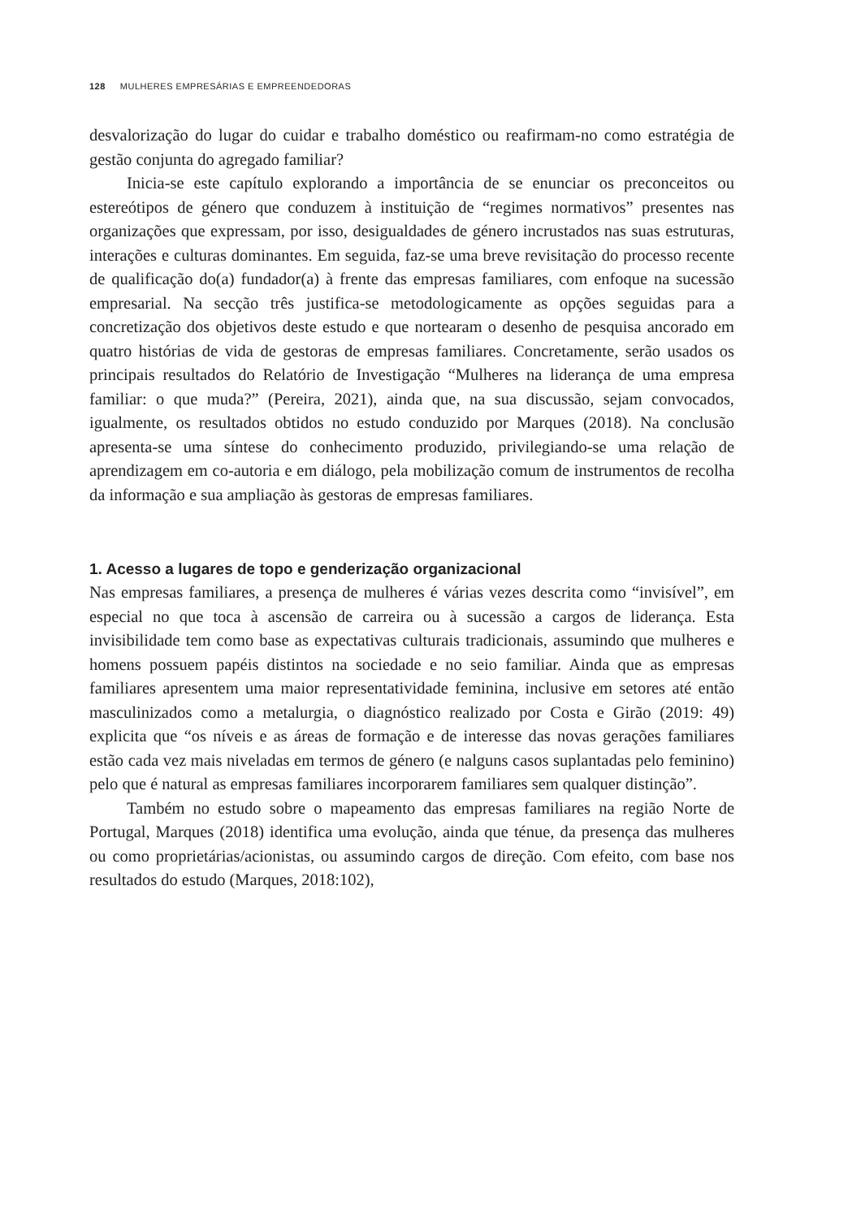128 MULHERES EMPRESÁRIAS E EMPREENDEDORAS
desvalorização do lugar do cuidar e trabalho doméstico ou reafirmam-no como estratégia de gestão conjunta do agregado familiar?
Inicia-se este capítulo explorando a importância de se enunciar os preconceitos ou estereótipos de género que conduzem à instituição de “regimes normativos” presentes nas organizações que expressam, por isso, desigualdades de género incrustados nas suas estruturas, interações e culturas dominantes. Em seguida, faz-se uma breve revisitação do processo recente de qualificação do(a) fundador(a) à frente das empresas familiares, com enfoque na sucessão empresarial. Na secção três justifica-se metodologicamente as opções seguidas para a concretização dos objetivos deste estudo e que nortearam o desenho de pesquisa ancorado em quatro histórias de vida de gestoras de empresas familiares. Concretamente, serão usados os principais resultados do Relatório de Investigação “Mulheres na liderança de uma empresa familiar: o que muda?” (Pereira, 2021), ainda que, na sua discussão, sejam convocados, igualmente, os resultados obtidos no estudo conduzido por Marques (2018). Na conclusão apresenta-se uma síntese do conhecimento produzido, privilegiando-se uma relação de aprendizagem em co-autoria e em diálogo, pela mobilização comum de instrumentos de recolha da informação e sua ampliação às gestoras de empresas familiares.
1. Acesso a lugares de topo e genderização organizacional
Nas empresas familiares, a presença de mulheres é várias vezes descrita como “invisível”, em especial no que toca à ascensão de carreira ou à sucessão a cargos de liderança. Esta invisibilidade tem como base as expectativas culturais tradicionais, assumindo que mulheres e homens possuem papéis distintos na sociedade e no seio familiar. Ainda que as empresas familiares apresentem uma maior representatividade feminina, inclusive em setores até então masculinizados como a metalurgia, o diagnóstico realizado por Costa e Girão (2019: 49) explicita que “os níveis e as áreas de formação e de interesse das novas gerações familiares estão cada vez mais niveladas em termos de género (e nalguns casos suplantadas pelo feminino) pelo que é natural as empresas familiares incorporarem familiares sem qualquer distinção”.
Também no estudo sobre o mapeamento das empresas familiares na região Norte de Portugal, Marques (2018) identifica uma evolução, ainda que ténue, da presença das mulheres ou como proprietárias/acionistas, ou assumindo cargos de direção. Com efeito, com base nos resultados do estudo (Marques, 2018:102),